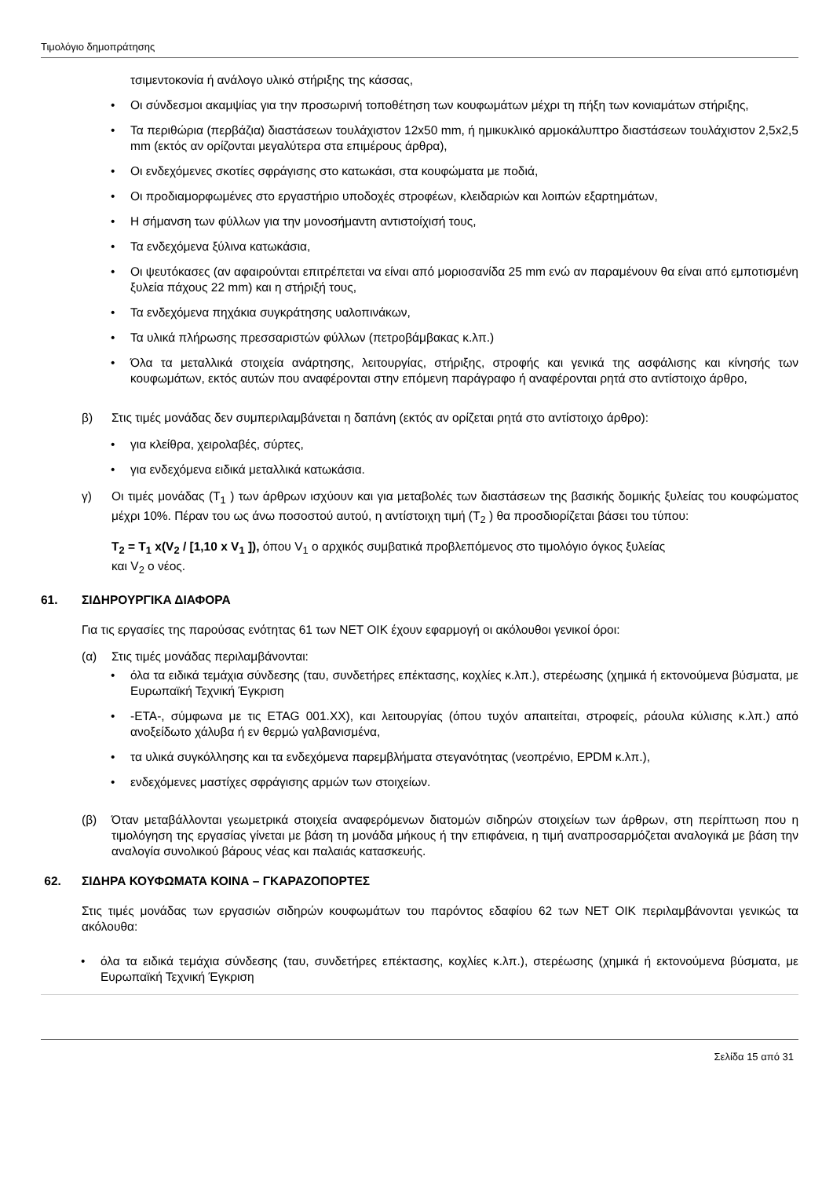Τιμολόγιο δημοπράτησης
τσιμεντοκονία ή ανάλογο υλικό στήριξης της κάσσας,
Οι σύνδεσμοι ακαμψίας για την προσωρινή τοποθέτηση των κουφωμάτων μέχρι τη πήξη των κονιαμάτων στήριξης,
Τα περιθώρια (περβάζια) διαστάσεων τουλάχιστον 12x50 mm, ή ημικυκλικό αρμοκάλυπτρο διαστάσεων τουλάχιστον 2,5x2,5 mm (εκτός αν ορίζονται μεγαλύτερα στα επιμέρους άρθρα),
Οι ενδεχόμενες σκοτίες σφράγισης στο κατωκάσι, στα κουφώματα με ποδιά,
Οι προδιαμορφωμένες στο εργαστήριο υποδοχές στροφέων, κλειδαριών και λοιπών εξαρτημάτων,
Η σήμανση των φύλλων για την μονοσήμαντη αντιστοίχισή τους,
Τα ενδεχόμενα ξύλινα κατωκάσια,
Οι ψευτόκασες (αν αφαιρούνται επιτρέπεται να είναι από μοριοσανίδα 25 mm ενώ αν παραμένουν θα είναι από εμποτισμένη ξυλεία πάχους 22 mm) και η στήριξή τους,
Τα ενδεχόμενα πηχάκια συγκράτησης υαλοπινάκων,
Τα υλικά πλήρωσης πρεσσαριστών φύλλων (πετροβάμβακας κ.λπ.)
Όλα τα μεταλλικά στοιχεία ανάρτησης, λειτουργίας, στήριξης, στροφής και γενικά της ασφάλισης και κίνησής των κουφωμάτων, εκτός αυτών που αναφέρονται στην επόμενη παράγραφο ή αναφέρονται ρητά στο αντίστοιχο άρθρο,
β) Στις τιμές μονάδας δεν συμπεριλαμβάνεται η δαπάνη (εκτός αν ορίζεται ρητά στο αντίστοιχο άρθρο):
για κλείθρα, χειρολαβές, σύρτες,
για ενδεχόμενα ειδικά μεταλλικά κατωκάσια.
γ) Οι τιμές μονάδας (T<sub>1</sub> ) των άρθρων ισχύουν και για μεταβολές των διαστάσεων της βασικής δομικής ξυλείας του κουφώματος μέχρι 10%. Πέραν του ως άνω ποσοστού αυτού, η αντίστοιχη τιμή (T<sub>2</sub> ) θα προσδιορίζεται βάσει του τύπου:
T<sub>2</sub> = T<sub>1</sub> x(V<sub>2</sub> / [1,10 x V<sub>1</sub> ]), όπου V<sub>1</sub> ο αρχικός συμβατικά προβλεπόμενος στο τιμολόγιο όγκος ξυλείας
και V<sub>2</sub> ο νέος.
61. ΣΙΔΗΡΟΥΡΓΙΚΑ ΔΙΑΦΟΡΑ
Για τις εργασίες της παρούσας ενότητας 61 των ΝΕΤ ΟΙΚ έχουν εφαρμογή οι ακόλουθοι γενικοί όροι:
(α) Στις τιμές μονάδας περιλαμβάνονται:
όλα τα ειδικά τεμάχια σύνδεσης (ταυ, συνδετήρες επέκτασης, κοχλίες κ.λπ.), στερέωσης (χημικά ή εκτονούμενα βύσματα, με Ευρωπαϊκή Τεχνική Έγκριση
-ΕΤΑ-, σύμφωνα με τις ETAG 001.XX), και λειτουργίας (όπου τυχόν απαιτείται, στροφείς, ράουλα κύλισης κ.λπ.) από ανοξείδωτο χάλυβα ή εν θερμώ γαλβανισμένα,
τα υλικά συγκόλλησης και τα ενδεχόμενα παρεμβλήματα στεγανότητας (νεοπρένιο, EPDM κ.λπ.),
ενδεχόμενες μαστίχες σφράγισης αρμών των στοιχείων.
(β) Όταν μεταβάλλονται γεωμετρικά στοιχεία αναφερόμενων διατομών σιδηρών στοιχείων των άρθρων, στη περίπτωση που η τιμολόγηση της εργασίας γίνεται με βάση τη μονάδα μήκους ή την επιφάνεια, η τιμή αναπροσαρμόζεται αναλογικά με βάση την αναλογία συνολικού βάρους νέας και παλαιάς κατασκευής.
62. ΣΙΔΗΡΑ ΚΟΥΦΩΜΑΤΑ ΚΟΙΝΑ – ΓΚΑΡΑΖΟΠΟΡΤΕΣ
Στις τιμές μονάδας των εργασιών σιδηρών κουφωμάτων του παρόντος εδαφίου 62 των ΝΕΤ ΟΙΚ περιλαμβάνονται γενικώς τα ακόλουθα:
όλα τα ειδικά τεμάχια σύνδεσης (ταυ, συνδετήρες επέκτασης, κοχλίες κ.λπ.), στερέωσης (χημικά ή εκτονούμενα βύσματα, με Ευρωπαϊκή Τεχνική Έγκριση
Σελίδα 15 από 31